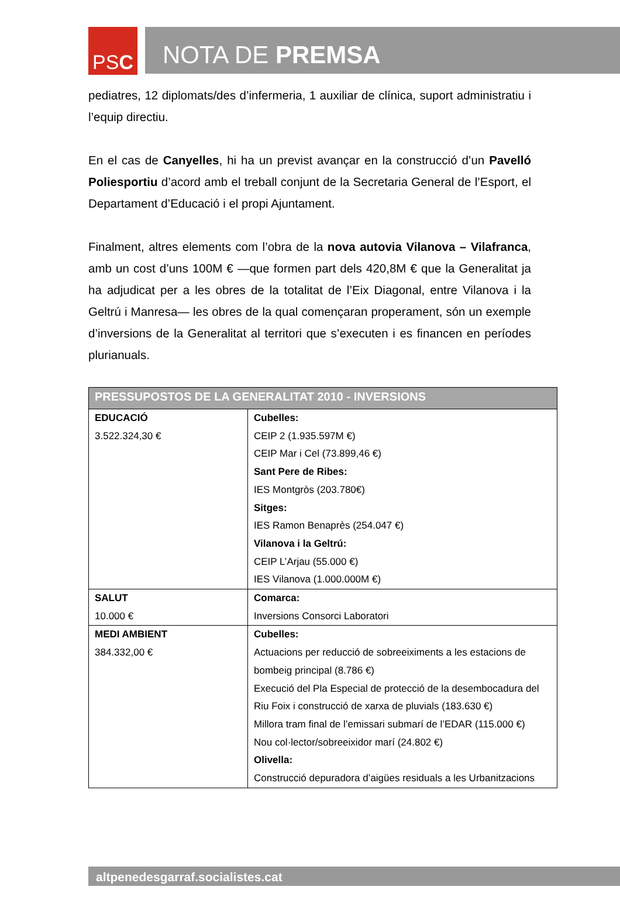PS C
NOTA DE PREMSA
pediatres, 12 diplomats/des d’infermeria, 1 auxiliar de clínica, suport administratiu i l’equip directiu.
En el cas de Canyelles, hi ha un previst avançar en la construcció d’un Pavelló Poliesportiu d’acord amb el treball conjunt de la Secretaria General de l’Esport, el Departament d’Educació i el propi Ajuntament.
Finalment, altres elements com l’obra de la nova autovia Vilanova – Vilafranca, amb un cost d’uns 100M € —que formen part dels 420,8M € que la Generalitat ja ha adjudicat per a les obres de la totalitat de l’Eix Diagonal, entre Vilanova i la Geltrú i Manresa— les obres de la qual començaran properament, són un exemple d’inversions de la Generalitat al territori que s’executen i es financen en períodes plurianuals.
| PRESSUPOSTOS DE LA GENERALITAT 2010 - INVERSIONS | |
| --- | --- |
| EDUCACIÓ 3.522.324,30 € | Cubelles: CEIP 2 (1.935.597M €) CEIP Mar i Cel (73.899,46 €) Sant Pere de Ribes: IES Montgròs (203.780€) Sitges: IES Ramon Benaprès (254.047 €) Vilanova i la Geltrú: CEIP L’Arjau (55.000 €) IES Vilanova (1.000.000M €) |
| SALUT 10.000 € | Comarca: Inversions Consorci Laboratori |
| MEDI AMBIENT 384.332,00 € | Cubelles: Actuacions per reducció de sobreeiximents a les estacions de bombeig principal (8.786 €) Execució del Pla Especial de protecció de la desembocadura del Riu Foix i construcció de xarxa de pluvials (183.630 €) Millora tram final de l’emissari submarí de l’EDAR (115.000 €) Nou col·lector/sobreeixidor marí (24.802 €) Olivella: Construcció depuradora d’aigües residuals a les Urbanitzacions |
altpenedesgarraf.socialistes.cat